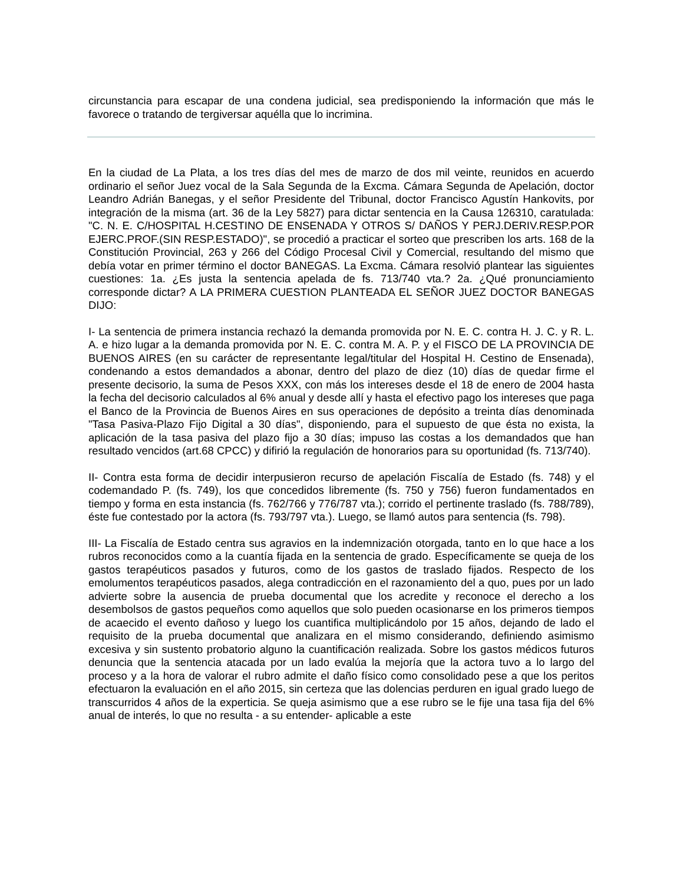circunstancia para escapar de una condena judicial, sea predisponiendo la información que más le favorece o tratando de tergiversar aquélla que lo incrimina.
En la ciudad de La Plata, a los tres días del mes de marzo de dos mil veinte, reunidos en acuerdo ordinario el señor Juez vocal de la Sala Segunda de la Excma. Cámara Segunda de Apelación, doctor Leandro Adrián Banegas, y el señor Presidente del Tribunal, doctor Francisco Agustín Hankovits, por integración de la misma (art. 36 de la Ley 5827) para dictar sentencia en la Causa 126310, caratulada: "C. N. E. C/HOSPITAL H.CESTINO DE ENSENADA Y OTROS S/ DAÑOS Y PERJ.DERIV.RESP.POR EJERC.PROF.(SIN RESP.ESTADO)", se procedió a practicar el sorteo que prescriben los arts. 168 de la Constitución Provincial, 263 y 266 del Código Procesal Civil y Comercial, resultando del mismo que debía votar en primer término el doctor BANEGAS. La Excma. Cámara resolvió plantear las siguientes cuestiones: 1a. ¿Es justa la sentencia apelada de fs. 713/740 vta.? 2a. ¿Qué pronunciamiento corresponde dictar? A LA PRIMERA CUESTION PLANTEADA EL SEÑOR JUEZ DOCTOR BANEGAS DIJO:
I- La sentencia de primera instancia rechazó la demanda promovida por N. E. C. contra H. J. C. y R. L. A. e hizo lugar a la demanda promovida por N. E. C. contra M. A. P. y el FISCO DE LA PROVINCIA DE BUENOS AIRES (en su carácter de representante legal/titular del Hospital H. Cestino de Ensenada), condenando a estos demandados a abonar, dentro del plazo de diez (10) días de quedar firme el presente decisorio, la suma de Pesos XXX, con más los intereses desde el 18 de enero de 2004 hasta la fecha del decisorio calculados al 6% anual y desde allí y hasta el efectivo pago los intereses que paga el Banco de la Provincia de Buenos Aires en sus operaciones de depósito a treinta días denominada "Tasa Pasiva-Plazo Fijo Digital a 30 días", disponiendo, para el supuesto de que ésta no exista, la aplicación de la tasa pasiva del plazo fijo a 30 días; impuso las costas a los demandados que han resultado vencidos (art.68 CPCC) y difirió la regulación de honorarios para su oportunidad (fs. 713/740).
II- Contra esta forma de decidir interpusieron recurso de apelación Fiscalía de Estado (fs. 748) y el codemandado P. (fs. 749), los que concedidos libremente (fs. 750 y 756) fueron fundamentados en tiempo y forma en esta instancia (fs. 762/766 y 776/787 vta.); corrido el pertinente traslado (fs. 788/789), éste fue contestado por la actora (fs. 793/797 vta.). Luego, se llamó autos para sentencia (fs. 798).
III- La Fiscalía de Estado centra sus agravios en la indemnización otorgada, tanto en lo que hace a los rubros reconocidos como a la cuantía fijada en la sentencia de grado. Específicamente se queja de los gastos terapéuticos pasados y futuros, como de los gastos de traslado fijados. Respecto de los emolumentos terapéuticos pasados, alega contradicción en el razonamiento del a quo, pues por un lado advierte sobre la ausencia de prueba documental que los acredite y reconoce el derecho a los desembolsos de gastos pequeños como aquellos que solo pueden ocasionarse en los primeros tiempos de acaecido el evento dañoso y luego los cuantifica multiplicándolo por 15 años, dejando de lado el requisito de la prueba documental que analizara en el mismo considerando, definiendo asimismo excesiva y sin sustento probatorio alguno la cuantificación realizada. Sobre los gastos médicos futuros denuncia que la sentencia atacada por un lado evalúa la mejoría que la actora tuvo a lo largo del proceso y a la hora de valorar el rubro admite el daño físico como consolidado pese a que los peritos efectuaron la evaluación en el año 2015, sin certeza que las dolencias perduren en igual grado luego de transcurridos 4 años de la experticia. Se queja asimismo que a ese rubro se le fije una tasa fija del 6% anual de interés, lo que no resulta - a su entender- aplicable a este